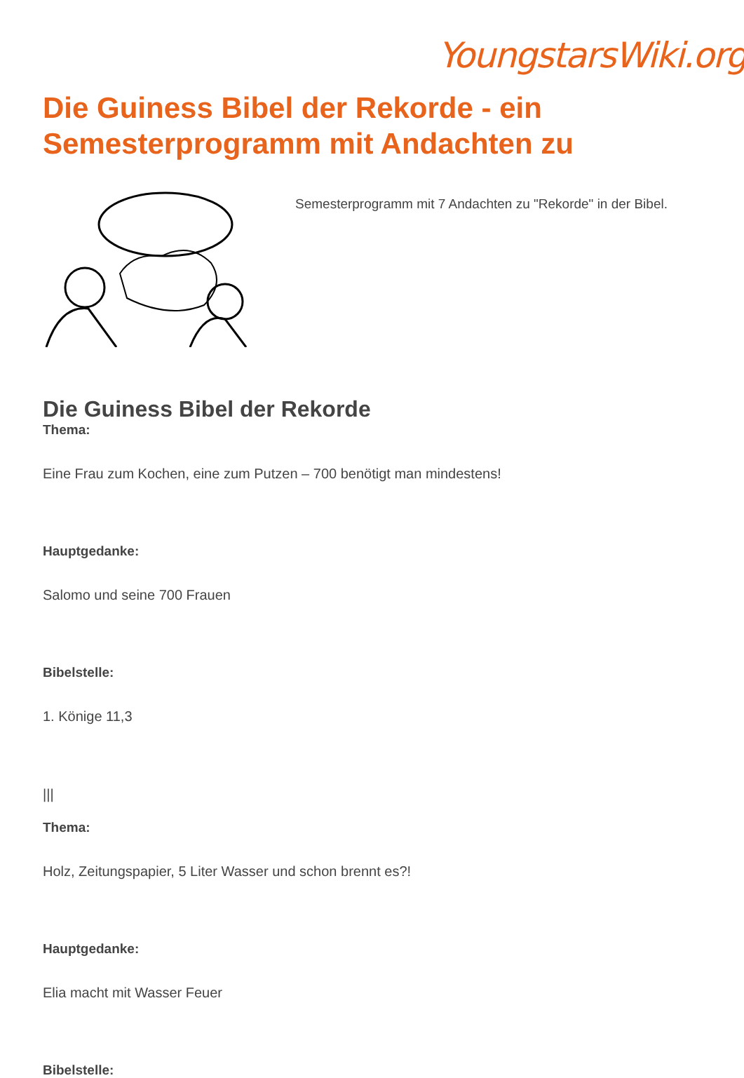YoungstarsWiki.org
Die Guiness Bibel der Rekorde - ein Semesterprogramm mit Andachten zu
Semesterprogramm mit 7 Andachten zu "Rekorde" in der Bibel.
Die Guiness Bibel der Rekorde
Thema:
Eine Frau zum Kochen, eine zum Putzen – 700 benötigt man mindestens!
Hauptgedanke:
Salomo und seine 700 Frauen
Bibelstelle:
1. Könige 11,3
|||
Thema:
Holz, Zeitungspapier, 5 Liter Wasser und schon brennt es?!
Hauptgedanke:
Elia macht mit Wasser Feuer
Bibelstelle: